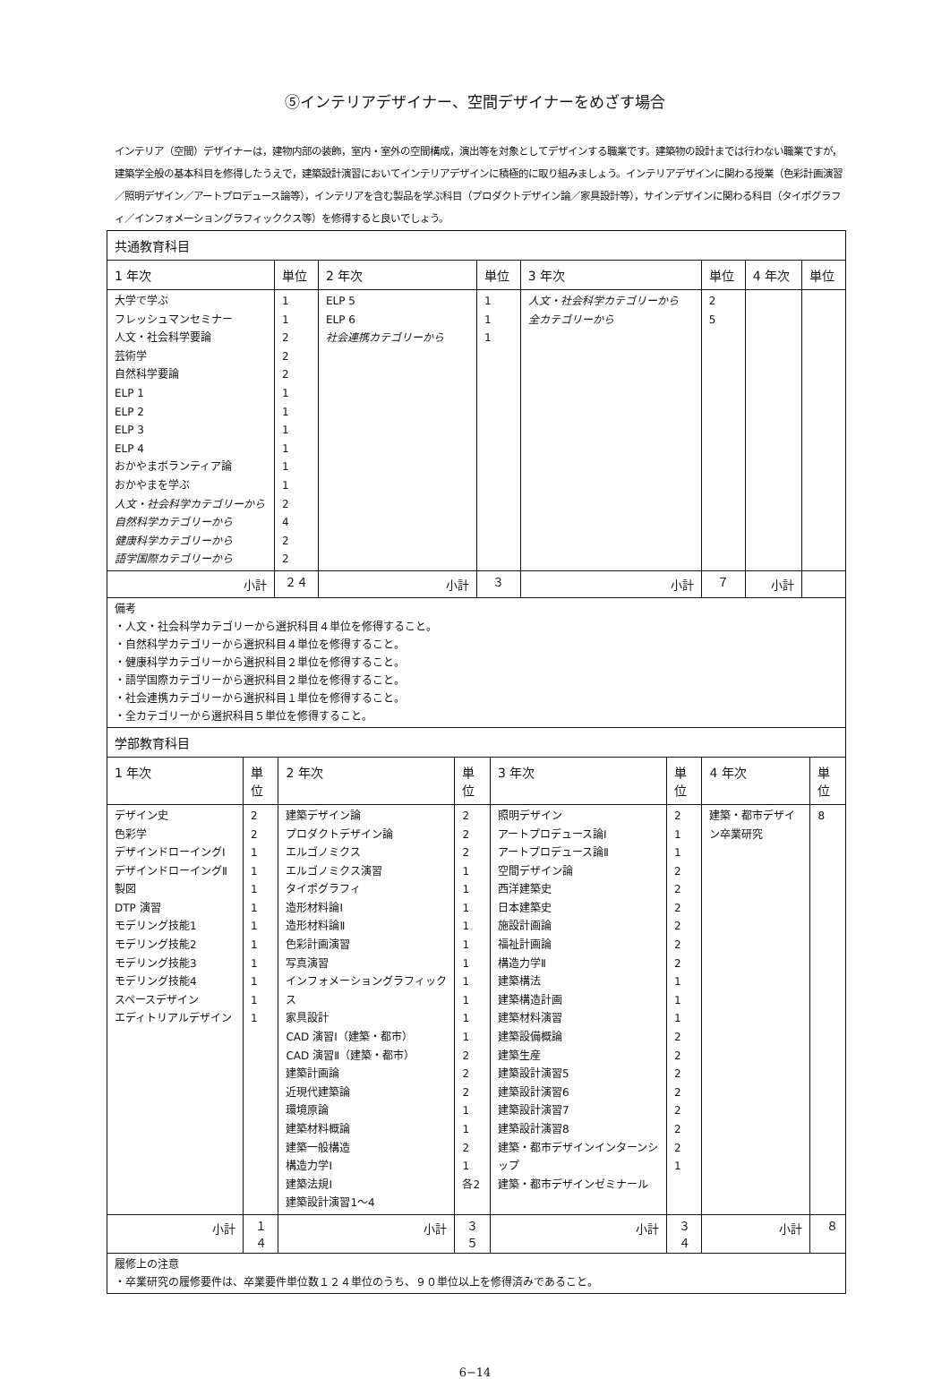⑤インテリアデザイナー、空間デザイナーをめざす場合
インテリア（空間）デザイナーは，建物内部の装飾，室内・室外の空間構成，演出等を対象としてデザインする職業です。建築物の設計までは行わない職業ですが，建築学全般の基本科目を修得したうえで，建築設計演習においてインテリアデザインに積極的に取り組みましょう。インテリアデザインに関わる授業（色彩計画演習／照明デザイン／アートプロデュース論等），インテリアを含む製品を学ぶ科目（プロダクトデザイン論／家具設計等），サインデザインに関わる科目（タイポグラフィ／インフォメーショングラフィッククス等）を修得すると良いでしょう。
| 共通教育科目 | | | | | | | |
| --- | --- | --- | --- | --- | --- | --- | --- |
| 1 年次 | 単位 | 2 年次 | 単位 | 3 年次 | 単位 | 4 年次 | 単位 |
| 大学で学ぶ フレッシュマンセミナー 人文・社会科学要論 芸術学 自然科学要論 ELP 1 ELP 2 ELP 3 ELP 4 おかやまボランティア論 おかやまを学ぶ 人文・社会科学カテゴリーから 自然科学カテゴリーから 健康科学カテゴリーから 語学国際カテゴリーから | 1 1 2 2 2 1 1 1 1 1 1 2 4 2 2 | ELP 5 ELP 6 社会連携カテゴリーから | 1 1 1 | 人文・社会科学カテゴリーから 全カテゴリーから | 2 5 | | |
| 小計 | ２４ | 小計 | ３ | 小計 | ７ | 小計 | |
| 備考 ・人文・社会科学カテゴリーから選択科目４単位を修得すること。 ・自然科学カテゴリーから選択科目４単位を修得すること。 ・健康科学カテゴリーから選択科目２単位を修得すること。 ・語学国際カテゴリーから選択科目２単位を修得すること。 ・社会連携カテゴリーから選択科目１単位を修得すること。 ・全カテゴリーから選択科目５単位を修得すること。 | | | | | | | |
| 学部教育科目 | | | | | | | |
| --- | --- | --- | --- | --- | --- | --- | --- |
| 1 年次 | 単位 | 2 年次 | 単位 | 3 年次 | 単位 | 4 年次 | 単位 |
| デザイン史 色彩学 デザインドローイングⅠ デザインドローイングⅡ 製図 DTP 演習 モデリング技能1 モデリング技能2 モデリング技能3 モデリング技能4 スペースデザイン エディトリアルデザイン | 2 2 1 1 1 1 1 1 1 1 1 1 | 建築デザイン論 プロダクトデザイン論 エルゴノミクス エルゴノミクス演習 タイポグラフィ 造形材料論Ⅰ 造形材料論Ⅱ 色彩計画演習 写真演習 インフォメーショングラフィックス 家具設計 CAD 演習Ⅰ（建築・都市） CAD 演習Ⅱ（建築・都市） 建築計画論 近現代建築論 環境原論 建築材料概論 建築一般構造 構造力学Ⅰ 建築法規Ⅰ 建築設計演習1～4 | 2 2 2 1 1 1 1 1 1 1 1 1 1 2 2 2 1 1 2 1 各2 | 照明デザイン アートプロデュース論Ⅰ アートプロデュース論Ⅱ 空間デザイン論 西洋建築史 日本建築史 施設計画論 福祉計画論 構造力学Ⅱ 建築構法 建築構造計画 建築材料演習 建築設備概論 建築生産 建築設計演習5 建築設計演習6 建築設計演習7 建築設計演習8 建築・都市デザインインターンシップ 建築・都市デザインゼミナール | 2 1 1 2 2 2 2 2 2 1 1 1 2 2 2 2 2 2 2 1 | 建築・都市デザイン卒業研究 | 8 |
| 小計 | １４ | 小計 | ３５ | 小計 | ３４ | 小計 | ８ |
| 履修上の注意 ・卒業研究の履修要件は、卒業要件単位数１２４単位のうち、９０単位以上を修得済みであること。 | | | | | | | |
6−14